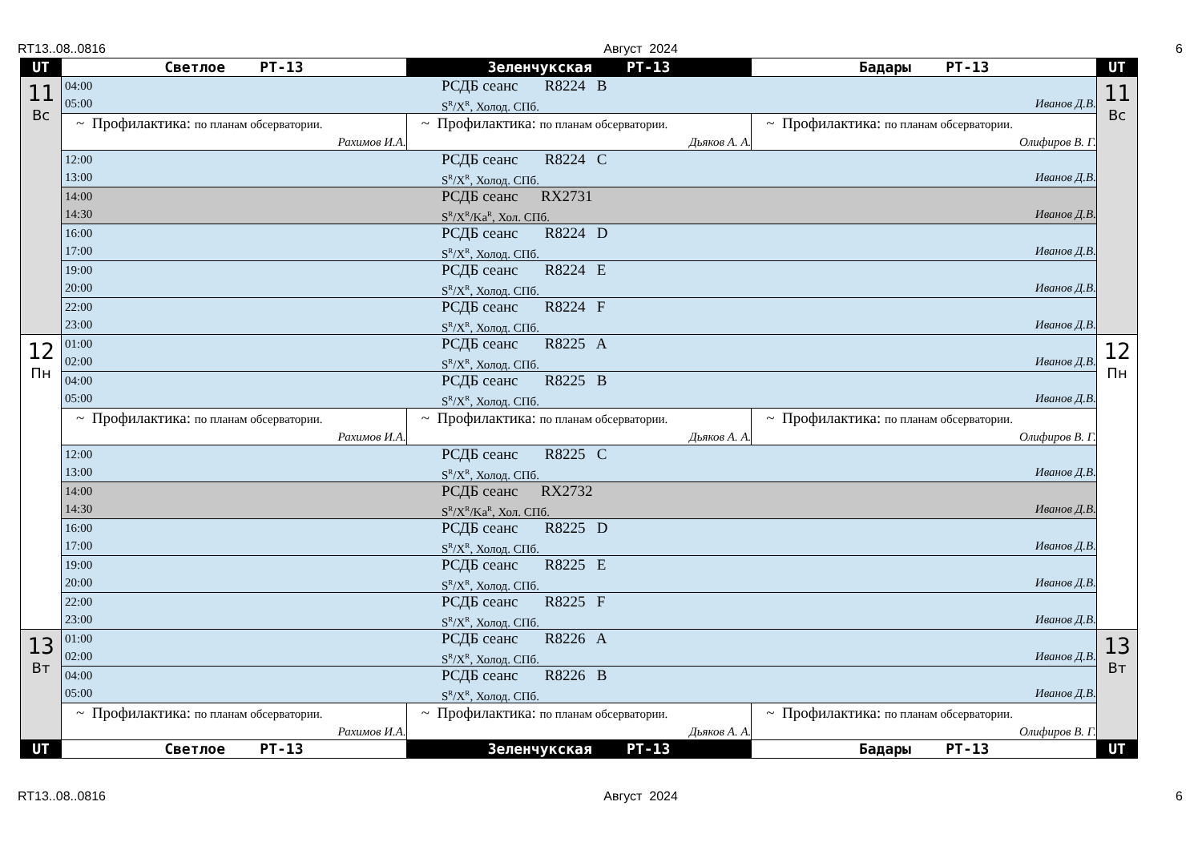RT13..08..0816 Август 2024 6
| UT | Светлое РТ-13 | Зеленчукская РТ-13 | Бадары РТ-13 | UT |
| --- | --- | --- | --- | --- |
| 11 Вс | 04:00 РСДБ сеанс R8224 B 05:00 S<sup>R</sup>/X<sup>R</sup>, Холод. СПб. Иванов Д.В. | | | 11 Вс |
| | ~ Профилактика: по планам обсерватории. Рахимов И.А. | ~ Профилактика: по планам обсерватории. Дьяков А. А. | ~ Профилактика: по планам обсерватории. Олифиров В. Г. | |
| | 12:00 РСДБ сеанс R8224 C 13:00 S<sup>R</sup>/X<sup>R</sup>, Холод. СПб. Иванов Д.В. | | | |
| | 14:00 РСДБ сеанс RX2731 14:30 S<sup>R</sup>/X<sup>R</sup>/Ka<sup>R</sup>, Хол. СПб. Иванов Д.В. | | | |
| | 16:00 РСДБ сеанс R8224 D 17:00 S<sup>R</sup>/X<sup>R</sup>, Холод. СПб. Иванов Д.В. | | | |
| | 19:00 РСДБ сеанс R8224 E 20:00 S<sup>R</sup>/X<sup>R</sup>, Холод. СПб. Иванов Д.В. | | | |
| | 22:00 РСДБ сеанс R8224 F 23:00 S<sup>R</sup>/X<sup>R</sup>, Холод. СПб. Иванов Д.В. | | | |
| 12 Пн | 01:00 РСДБ сеанс R8225 A 02:00 S<sup>R</sup>/X<sup>R</sup>, Холод. СПб. Иванов Д.В. | | | 12 Пн |
| | 04:00 РСДБ сеанс R8225 B 05:00 S<sup>R</sup>/X<sup>R</sup>, Холод. СПб. Иванов Д.В. | | | |
| | ~ Профилактика: по планам обсерватории. Рахимов И.А. | ~ Профилактика: по планам обсерватории. Дьяков А. А. | ~ Профилактика: по планам обсерватории. Олифиров В. Г. | |
| | 12:00 РСДБ сеанс R8225 C 13:00 S<sup>R</sup>/X<sup>R</sup>, Холод. СПб. Иванов Д.В. | | | |
| | 14:00 РСДБ сеанс RX2732 14:30 S<sup>R</sup>/X<sup>R</sup>/Ka<sup>R</sup>, Хол. СПб. Иванов Д.В. | | | |
| | 16:00 РСДБ сеанс R8225 D 17:00 S<sup>R</sup>/X<sup>R</sup>, Холод. СПб. Иванов Д.В. | | | |
| | 19:00 РСДБ сеанс R8225 E 20:00 S<sup>R</sup>/X<sup>R</sup>, Холод. СПб. Иванов Д.В. | | | |
| | 22:00 РСДБ сеанс R8225 F 23:00 S<sup>R</sup>/X<sup>R</sup>, Холод. СПб. Иванов Д.В. | | | |
| 13 Вт | 01:00 РСДБ сеанс R8226 A 02:00 S<sup>R</sup>/X<sup>R</sup>, Холод. СПб. Иванов Д.В. | | | 13 Вт |
| | 04:00 РСДБ сеанс R8226 B 05:00 S<sup>R</sup>/X<sup>R</sup>, Холод. СПб. Иванов Д.В. | | | |
| | ~ Профилактика: по планам обсерватории. Рахимов И.А. | ~ Профилактика: по планам обсерватории. Дьяков А. А. | ~ Профилактика: по планам обсерватории. Олифиров В. Г. | |
| UT | Светлое РТ-13 | Зеленчукская РТ-13 | Бадары РТ-13 | UT |
RT13..08..0816 Август 2024 6